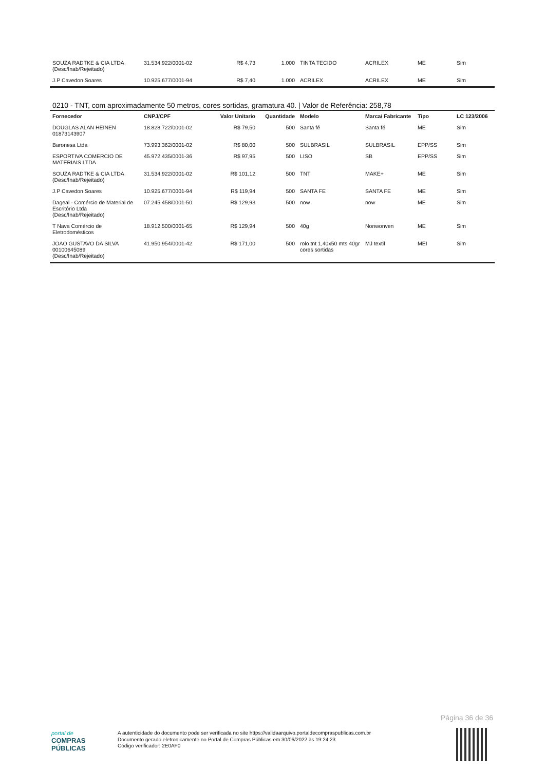| SOUZA RADTKE & CIA LTDA (Desc/Inab/Rejeitado) | 31.534.922/0001-02 | R$ 4,73 | 1.000 | TINTA TECIDO | ACRILEX | ME | Sim |
| J.P Cavedon Soares | 10.925.677/0001-94 | R$ 7,40 | 1.000 | ACRILEX | ACRILEX | ME | Sim |
0210 - TNT, com aproximadamente 50 metros, cores sortidas, gramatura 40. | Valor de Referência: 258,78
| Fornecedor | CNPJ/CPF | Valor Unitario | Quantidade | Modelo | Marca/ Fabricante | Tipo | LC 123/2006 |
| --- | --- | --- | --- | --- | --- | --- | --- |
| DOUGLAS ALAN HEINEN 01873143907 | 18.828.722/0001-02 | R$ 79,50 | 500 | Santa fé | Santa fé | ME | Sim |
| Baronesa Ltda | 73.993.362/0001-02 | R$ 80,00 | 500 | SULBRASIL | SULBRASIL | EPP/SS | Sim |
| ESPORTIVA COMERCIO DE MATERIAIS LTDA | 45.972.435/0001-36 | R$ 97,95 | 500 | LISO | SB | EPP/SS | Sim |
| SOUZA RADTKE & CIA LTDA (Desc/Inab/Rejeitado) | 31.534.922/0001-02 | R$ 101,12 | 500 | TNT | MAKE+ | ME | Sim |
| J.P Cavedon Soares | 10.925.677/0001-94 | R$ 119,94 | 500 | SANTA FE | SANTA FE | ME | Sim |
| Dageal - Comércio de Material de Escritório Ltda (Desc/Inab/Rejeitado) | 07.245.458/0001-50 | R$ 129,93 | 500 | now | now | ME | Sim |
| T Nava Comércio de Eletrodomésticos | 18.912.500/0001-65 | R$ 129,94 | 500 | 40g | Nonwonven | ME | Sim |
| JOAO GUSTAVO DA SILVA 00100645089 (Desc/Inab/Rejeitado) | 41.950.954/0001-42 | R$ 171,00 | 500 | rolo tnt 1,40x50 mts 40gr cores sortidas | MJ textil | MEI | Sim |
Página 36 de 36
portal de
COMPRAS
PÚBLICAS
A autenticidade do documento pode ser verificada no site https://validaarquivo.portaldecompraspublicas.com.br
Documento gerado eletronicamente no Portal de Compras Públicas em 30/06/2022 às 19:24:23.
Código verificador: 2E0AF0